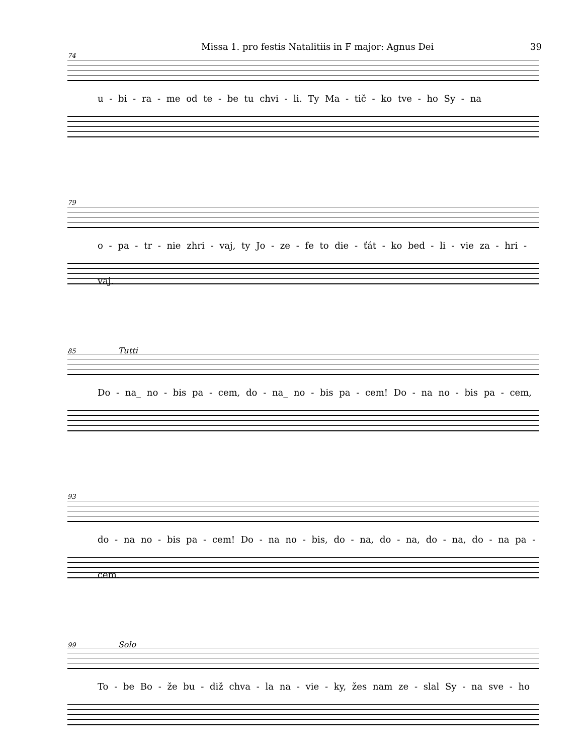Missa 1. pro festis Natalitiis in F major: Agnus Dei 39
74
u - bi - ra - me od te - be tu chvi - li. Ty Ma - tič - ko tve - ho Sy - na
79
o - pa - tr - nie zhri - vaj, ty Jo - ze - fe to die - ťát - ko bed - li - vie za - hri - vaj.
85 Tutti
Do - na_ no - bis pa - cem, do - na_ no - bis pa - cem! Do - na no - bis pa - cem,
93
do - na no - bis pa - cem! Do - na no - bis, do - na, do - na, do - na, do - na pa - cem.
99 Solo
To - be Bo - že bu - diž chva - la na - vie - ky, žes nam ze - slal Sy - na sve - ho